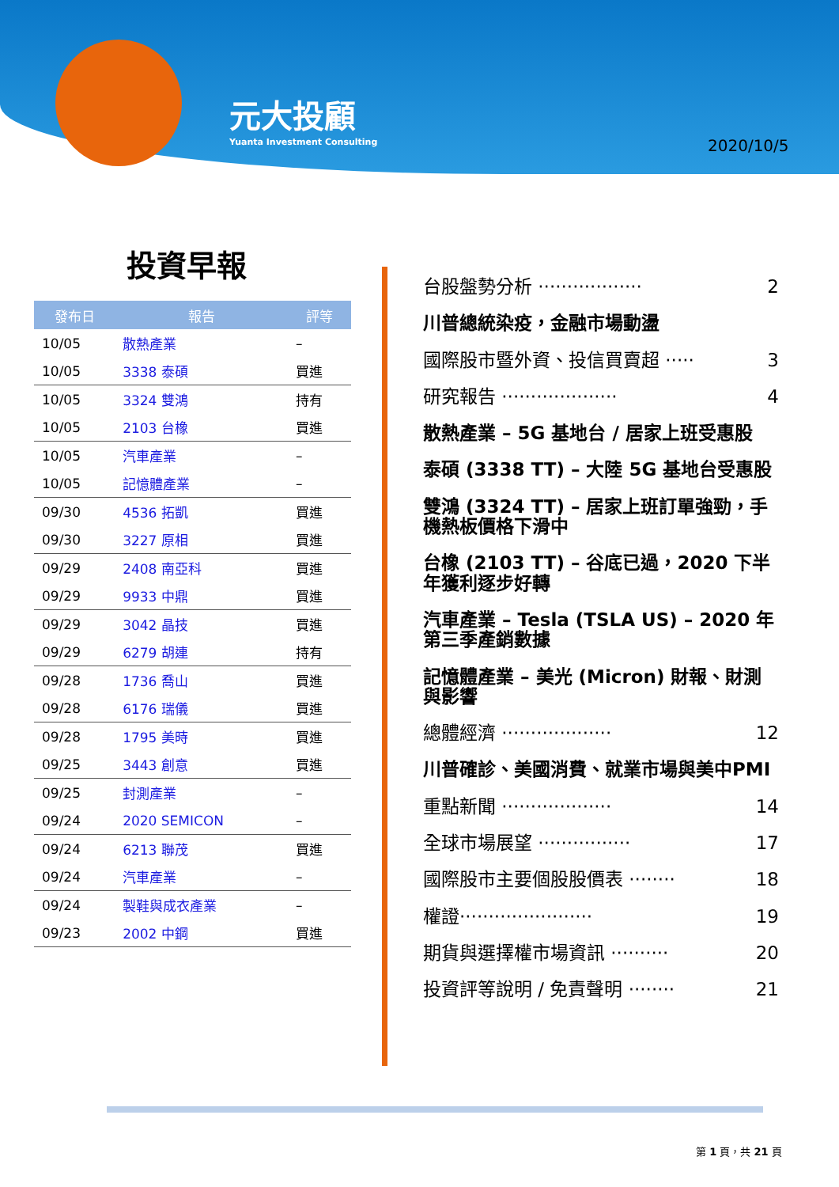元大投顧
Yuanta Investment Consulting
2020/10/5
投資早報
| 發布日 | 報告 | 評等 |
| --- | --- | --- |
| 10/05 | 散熱產業 | – |
| 10/05 | 3338 泰碩 | 買進 |
| 10/05 | 3324 雙鴻 | 持有 |
| 10/05 | 2103 台橡 | 買進 |
| 10/05 | 汽車產業 | – |
| 10/05 | 記憶體產業 | – |
| 09/30 | 4536 拓凱 | 買進 |
| 09/30 | 3227 原相 | 買進 |
| 09/29 | 2408 南亞科 | 買進 |
| 09/29 | 9933 中鼎 | 買進 |
| 09/29 | 3042 晶技 | 買進 |
| 09/29 | 6279 胡連 | 持有 |
| 09/28 | 1736 喬山 | 買進 |
| 09/28 | 6176 瑞儀 | 買進 |
| 09/28 | 1795 美時 | 買進 |
| 09/25 | 3443 創意 | 買進 |
| 09/25 | 封測產業 | – |
| 09/24 | 2020 SEMICON | – |
| 09/24 | 6213 聯茂 | 買進 |
| 09/24 | 汽車產業 | – |
| 09/24 | 製鞋與成衣產業 | – |
| 09/23 | 2002 中鋼 | 買進 |
台股盤勢分析 ·················· 2
川普總統染疫，金融市場動盪
國際股市暨外資、投信買賣超 ····· 3
研究報告 ···················· 4
散熱產業 – 5G 基地台 / 居家上班受惠股
泰碩 (3338 TT) – 大陸 5G 基地台受惠股
雙鴻 (3324 TT) – 居家上班訂單強勁，手機熱板價格下滑中
台橡 (2103 TT) – 谷底已過，2020 下半年獲利逐步好轉
汽車產業 – Tesla (TSLA US) – 2020 年第三季產銷數據
記憶體產業 – 美光 (Micron) 財報、財測與影響
總體經濟 ··················· 12
川普確診、美國消費、就業市場與美中PMI
重點新聞 ··················· 14
全球市場展望 ················ 17
國際股市主要個股股價表 ········ 18
權證······················· 19
期貨與選擇權市場資訊 ·········· 20
投資評等說明 / 免責聲明 ········ 21
第 1 頁，共 21 頁